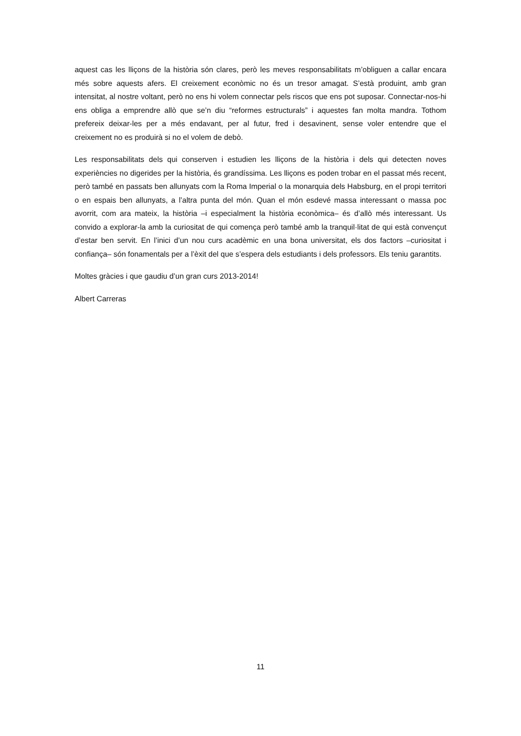aquest cas les lliçons de la història són clares, però les meves responsabilitats m’obliguen a callar encara més sobre aquests afers. El creixement econòmic no és un tresor amagat. S’està produint, amb gran intensitat, al nostre voltant, però no ens hi volem connectar pels riscos que ens pot suposar. Connectar-nos-hi ens obliga a emprendre allò que se’n diu “reformes estructurals” i aquestes fan molta mandra. Tothom prefereix deixar-les per a més endavant, per al futur, fred i desavinent, sense voler entendre que el creixement no es produirà si no el volem de debò.
Les responsabilitats dels qui conserven i estudien les lliçons de la història i dels qui detecten noves experiències no digerides per la història, és grandíssima. Les lliçons es poden trobar en el passat més recent, però també en passats ben allunyats com la Roma Imperial o la monarquia dels Habsburg, en el propi territori o en espais ben allunyats, a l’altra punta del món. Quan el món esdevé massa interessant o massa poc avorrit, com ara mateix, la història –i especialment la història econòmica– és d’allò més interessant. Us convido a explorar-la amb la curiositat de qui comença però també amb la tranquil·litat de qui està convençut d’estar ben servit. En l’inici d’un nou curs acadèmic en una bona universitat, els dos factors –curiositat i confiança– són fonamentals per a l’èxit del que s’espera dels estudiants i dels professors. Els teniu garantits.
Moltes gràcies i que gaudiu d’un gran curs 2013-2014!
Albert Carreras
11